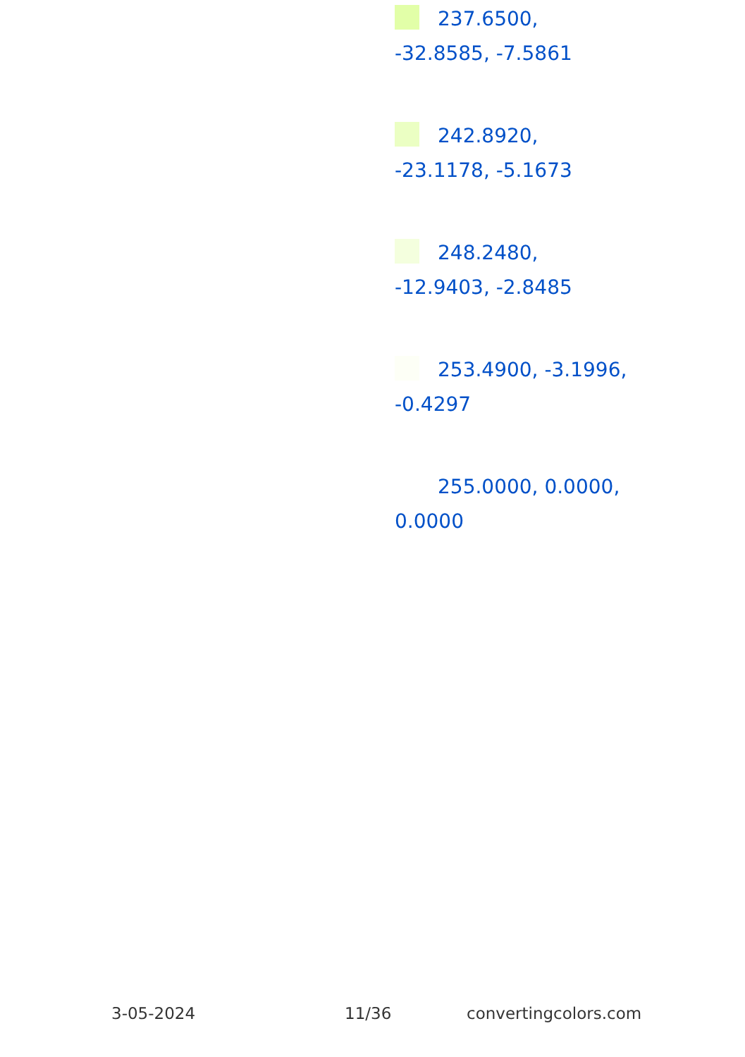237.6500, -32.8585, -7.5861
242.8920, -23.1178, -5.1673
248.2480, -12.9403, -2.8485
253.4900, -3.1996, -0.4297
255.0000, 0.0000, 0.0000
3-05-2024 11/36 convertingcolors.com